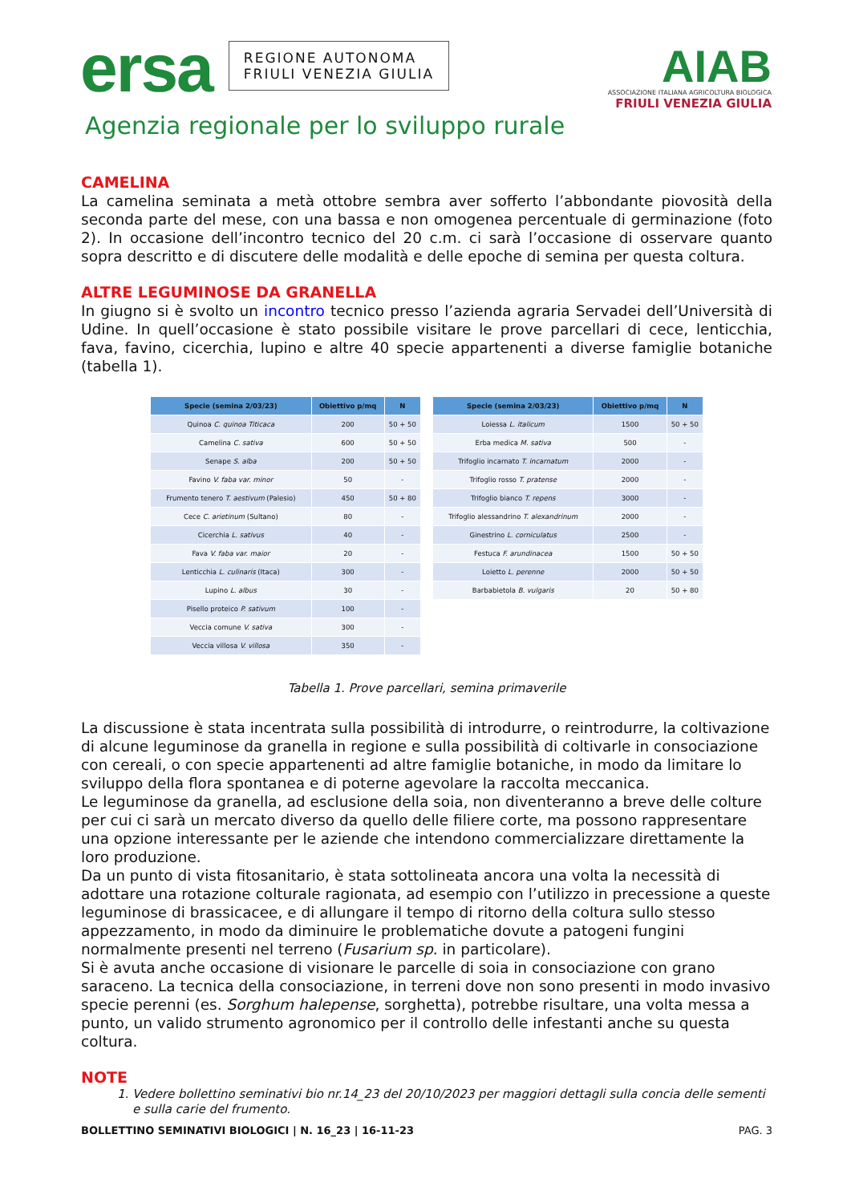ersa REGIONE AUTONOMA
FRIULI VENEZIA GIULIA
Agenzia regionale per lo sviluppo rurale
AIAB
ASSOCIAZIONE ITALIANA AGRICOLTURA BIOLOGICA
FRIULI VENEZIA GIULIA
CAMELINA
La camelina seminata a metà ottobre sembra aver sofferto l’abbondante piovosità della seconda parte del mese, con una bassa e non omogenea percentuale di germinazione (foto 2). In occasione dell’incontro tecnico del 20 c.m. ci sarà l’occasione di osservare quanto sopra descritto e di discutere delle modalità e delle epoche di semina per questa coltura.
ALTRE LEGUMINOSE DA GRANELLA
In giugno si è svolto un incontro tecnico presso l’azienda agraria Servadei dell’Università di Udine. In quell’occasione è stato possibile visitare le prove parcellari di cece, lenticchia, fava, favino, cicerchia, lupino e altre 40 specie appartenenti a diverse famiglie botaniche (tabella 1).
| Specie (semina 2/03/23) | Obiettivo p/mq | N |
| --- | --- | --- |
| Quinoa C. quinoa Titicaca | 200 | 50 + 50 |
| Camelina C. sativa | 600 | 50 + 50 |
| Senape S. alba | 200 | 50 + 50 |
| Favino V. faba var. minor | 50 | - |
| Frumento tenero T. aestivum (Palesio) | 450 | 50 + 80 |
| Cece C. arietinum (Sultano) | 80 | - |
| Cicerchia L. sativus | 40 | - |
| Fava V. faba var. maior | 20 | - |
| Lenticchia L. culinaris (Itaca) | 300 | - |
| Lupino L. albus | 30 | - |
| Pisello proteico P. sativum | 100 | - |
| Veccia comune V. sativa | 300 | - |
| Veccia villosa V. villosa | 350 | - |
| Specie (semina 2/03/23) | Obiettivo p/mq | N |
| --- | --- | --- |
| Loiessa L. italicum | 1500 | 50 + 50 |
| Erba medica M. sativa | 500 | - |
| Trifoglio incarnato T. incarnatum | 2000 | - |
| Trifoglio rosso T. pratense | 2000 | - |
| Trifoglio bianco T. repens | 3000 | - |
| Trifoglio alessandrino T. alexandrinum | 2000 | - |
| Ginestrino L. corniculatus | 2500 | - |
| Festuca F. arundinacea | 1500 | 50 + 50 |
| Loietto L. perenne | 2000 | 50 + 50 |
| Barbabietola B. vulgaris | 20 | 50 + 80 |
Tabella 1. Prove parcellari, semina primaverile
La discussione è stata incentrata sulla possibilità di introdurre, o reintrodurre, la coltivazione di alcune leguminose da granella in regione e sulla possibilità di coltivarle in consociazione con cereali, o con specie appartenenti ad altre famiglie botaniche, in modo da limitare lo sviluppo della flora spontanea e di poterne agevolare la raccolta meccanica.
Le leguminose da granella, ad esclusione della soia, non diventeranno a breve delle colture per cui ci sarà un mercato diverso da quello delle filiere corte, ma possono rappresentare una opzione interessante per le aziende che intendono commercializzare direttamente la loro produzione.
Da un punto di vista fitosanitario, è stata sottolineata ancora una volta la necessità di adottare una rotazione colturale ragionata, ad esempio con l’utilizzo in precessione a queste leguminose di brassicacee, e di allungare il tempo di ritorno della coltura sullo stesso appezzamento, in modo da diminuire le problematiche dovute a patogeni fungini normalmente presenti nel terreno (Fusarium sp. in particolare).
Si è avuta anche occasione di visionare le parcelle di soia in consociazione con grano saraceno. La tecnica della consociazione, in terreni dove non sono presenti in modo invasivo specie perenni (es. Sorghum halepense, sorghetta), potrebbe risultare, una volta messa a punto, un valido strumento agronomico per il controllo delle infestanti anche su questa coltura.
NOTE
1. Vedere bollettino seminativi bio nr.14_23 del 20/10/2023 per maggiori dettagli sulla concia delle sementi e sulla carie del frumento.
BOLLETTINO SEMINATIVI BIOLOGICI | N. 16_23 | 16-11-23 PAG. 3